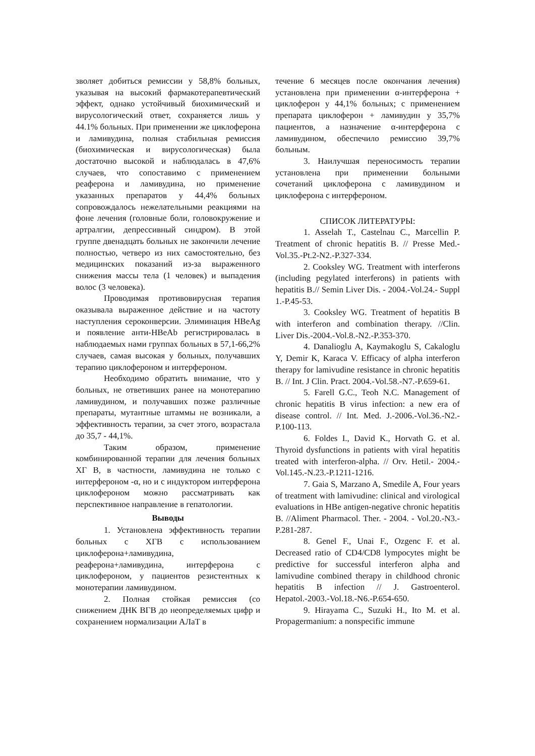зволяет добиться ремиссии у 58,8% больных, указывая на высокий фармакотерапевтический эффект, однако устойчивый биохимический и вирусологический ответ, сохраняется лишь у 44.1% больных. При применении же циклоферона и ламивудина, полная стабильная ремиссия (биохимическая и вирусологическая) была достаточно высокой и наблюдалась в 47,6% случаев, что сопоставимо с применением реаферона и ламивудина, но применение указанных препаратов у 44,4% больных сопровождалось нежелательными реакциями на фоне лечения (головные боли, головокружение и артралгии, депрессивный синдром). В этой группе двенадцать больных не закончили лечение полностью, четверо из них самостоятельно, без медицинских показаний из-за выраженного снижения массы тела (1 человек) и выпадения волос (3 человека).
Проводимая противовирусная терапия оказывала выраженное действие и на частоту наступления сероконверсии. Элиминация HBeAg и появление анти-HBeAb регистрировалась в наблюдаемых нами группах больных в 57,1-66,2% случаев, самая высокая у больных, получавших терапию циклофероном и интерфероном.
Необходимо обратить внимание, что у больных, не ответивших ранее на монотерапию ламивудином, и получавших позже различные препараты, мутантные штаммы не возникали, а эффективность терапии, за счет этого, возрастала до 35,7 - 44,1%.
Таким образом, применение комбинированной терапии для лечения больных ХГ В, в частности, ламивудина не только с интерфероном -α, но и с индуктором интерферона циклофероном можно рассматривать как перспективное направление в гепатологии.
Выводы
1. Установлена эффективность терапии больных с ХГВ с использованием циклоферона+ламивудина, реаферона+ламивудина, интерферона с циклофероном, у пациентов резистентных к монотерапии ламивудином.
2. Полная стойкая ремиссия (со снижением ДНК ВГВ до неопределяемых цифр и сохранением нормализации АЛаТ в
течение 6 месяцев после окончания лечения) установлена при применении α-интерферона + циклоферон у 44,1% больных; с применением препарата циклоферон + ламивудин у 35,7% пациентов, а назначение α-интерферона с ламивудином, обеспечило ремиссию 39,7% больным.
3. Наилучшая переносимость терапии установлена при применении больными сочетаний циклоферона с ламивудином и циклоферона с интерфероном.
СПИСОК ЛИТЕРАТУРЫ:
1. Asselah T., Castelnau C., Marcellin P. Treatment of chronic hepatitis B. // Presse Med.-Vol.35.-Pt.2-N2.-P.327-334.
2. Cooksley WG. Treatment with interferons (including pegylated interferons) in patients with hepatitis B.// Semin Liver Dis. - 2004.-Vol.24.- Suppl 1.-P.45-53.
3. Cooksley WG. Treatment of hepatitis B with interferon and combination therapy. //Clin. Liver Dis.-2004.-Vol.8.-N2.-P.353-370.
4. Danalioglu A, Kaymakoglu S, Cakaloglu Y, Demir K, Karaca V. Efficacy of alpha interferon therapy for lamivudine resistance in chronic hepatitis B. // Int. J Clin. Pract. 2004.-Vol.58.-N7.-P.659-61.
5. Farell G.C., Teoh N.C. Management of chronic hepatitis B virus infection: a new era of disease control. // Int. Med. J.-2006.-Vol.36.-N2.-P.100-113.
6. Foldes I., David K., Horvath G. et al. Thyroid dysfunctions in patients with viral hepatitis treated with interferon-alpha. // Orv. Hetil.- 2004.- Vol.145.-N.23.-P.1211-1216.
7. Gaia S, Marzano A, Smedile A, Four years of treatment with lamivudine: clinical and virological evaluations in HBe antigen-negative chronic hepatitis B. //Aliment Pharmacol. Ther. - 2004. - Vol.20.-N3.-P.281-287.
8. Genel F., Unai F., Ozgenc F. et al. Decreased ratio of CD4/CD8 lympocytes might be predictive for successful interferon alpha and lamivudine combined therapy in childhood chronic hepatitis B infection // J. Gastroenterol. Hepatol.-2003.-Vol.18.-N6.-P.654-650.
9. Hirayama C., Suzuki H., Ito M. et al. Propagermanium: a nonspecific immune